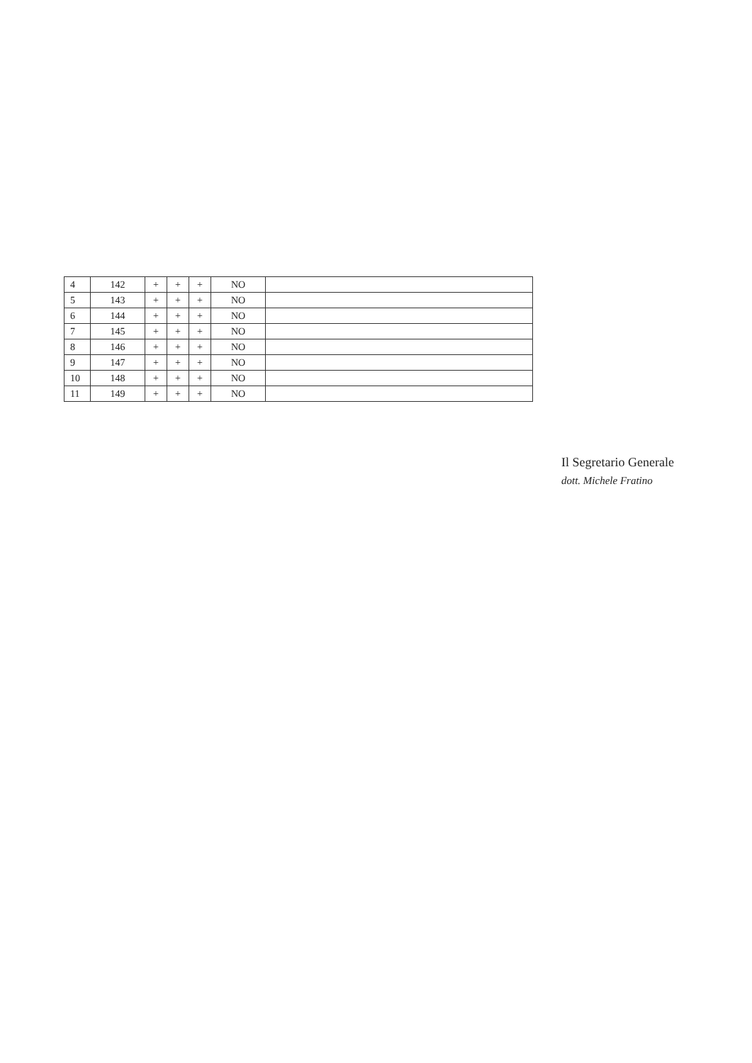| 4 | 142 | + | + | + | NO | |
| 5 | 143 | + | + | + | NO | |
| 6 | 144 | + | + | + | NO | |
| 7 | 145 | + | + | + | NO | |
| 8 | 146 | + | + | + | NO | |
| 9 | 147 | + | + | + | NO | |
| 10 | 148 | + | + | + | NO | |
| 11 | 149 | + | + | + | NO | |
Il Segretario Generale
dott. Michele Fratino